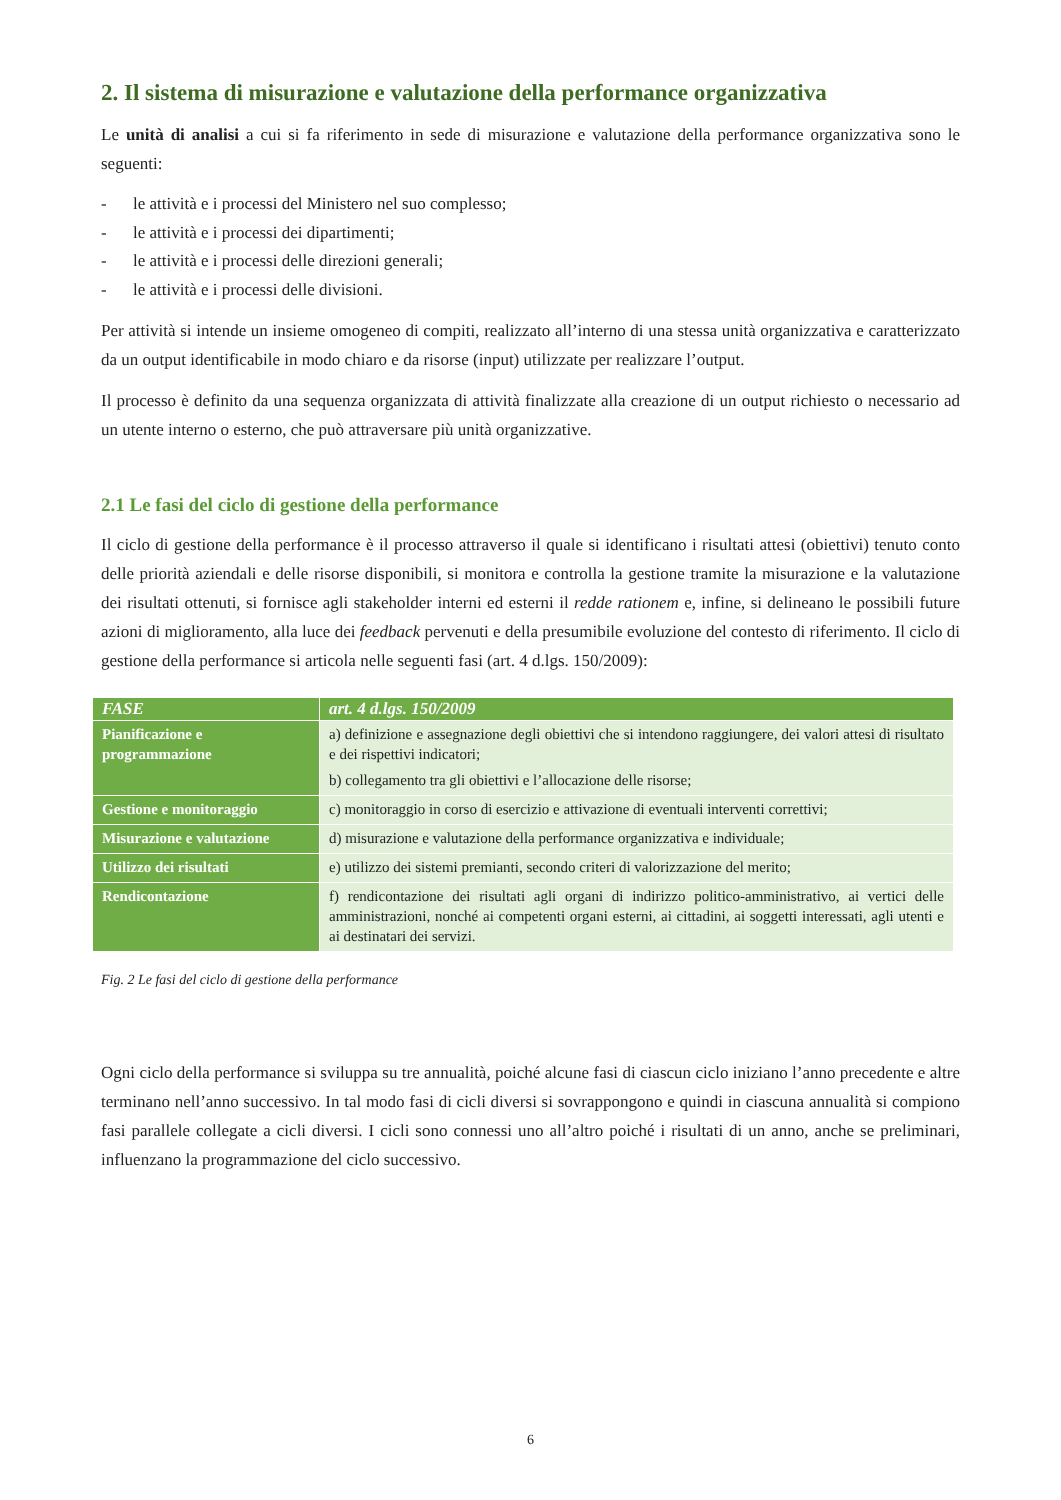2. Il sistema di misurazione e valutazione della performance organizzativa
Le unità di analisi a cui si fa riferimento in sede di misurazione e valutazione della performance organizzativa sono le seguenti:
- le attività e i processi del Ministero nel suo complesso;
- le attività e i processi dei dipartimenti;
- le attività e i processi delle direzioni generali;
- le attività e i processi delle divisioni.
Per attività si intende un insieme omogeneo di compiti, realizzato all’interno di una stessa unità organizzativa e caratterizzato da un output identificabile in modo chiaro e da risorse (input) utilizzate per realizzare l’output.
Il processo è definito da una sequenza organizzata di attività finalizzate alla creazione di un output richiesto o necessario ad un utente interno o esterno, che può attraversare più unità organizzative.
2.1 Le fasi del ciclo di gestione della performance
Il ciclo di gestione della performance è il processo attraverso il quale si identificano i risultati attesi (obiettivi) tenuto conto delle priorità aziendali e delle risorse disponibili, si monitora e controlla la gestione tramite la misurazione e la valutazione dei risultati ottenuti, si fornisce agli stakeholder interni ed esterni il redde rationem e, infine, si delineano le possibili future azioni di miglioramento, alla luce dei feedback pervenuti e della presumibile evoluzione del contesto di riferimento. Il ciclo di gestione della performance si articola nelle seguenti fasi (art. 4 d.lgs. 150/2009):
| FASE | art. 4 d.lgs. 150/2009 |
| --- | --- |
| Pianificazione e programmazione | a) definizione e assegnazione degli obiettivi che si intendono raggiungere, dei valori attesi di risultato e dei rispettivi indicatori; b) collegamento tra gli obiettivi e l’allocazione delle risorse; |
| Gestione e monitoraggio | c) monitoraggio in corso di esercizio e attivazione di eventuali interventi correttivi; |
| Misurazione e valutazione | d) misurazione e valutazione della performance organizzativa e individuale; |
| Utilizzo dei risultati | e) utilizzo dei sistemi premianti, secondo criteri di valorizzazione del merito; |
| Rendicontazione | f) rendicontazione dei risultati agli organi di indirizzo politico-amministrativo, ai vertici delle amministrazioni, nonché ai competenti organi esterni, ai cittadini, ai soggetti interessati, agli utenti e ai destinatari dei servizi. |
Fig. 2 Le fasi del ciclo di gestione della performance
Ogni ciclo della performance si sviluppa su tre annualità, poiché alcune fasi di ciascun ciclo iniziano l’anno precedente e altre terminano nell’anno successivo. In tal modo fasi di cicli diversi si sovrappongono e quindi in ciascuna annualità si compiono fasi parallele collegate a cicli diversi. I cicli sono connessi uno all’altro poiché i risultati di un anno, anche se preliminari, influenzano la programmazione del ciclo successivo.
6